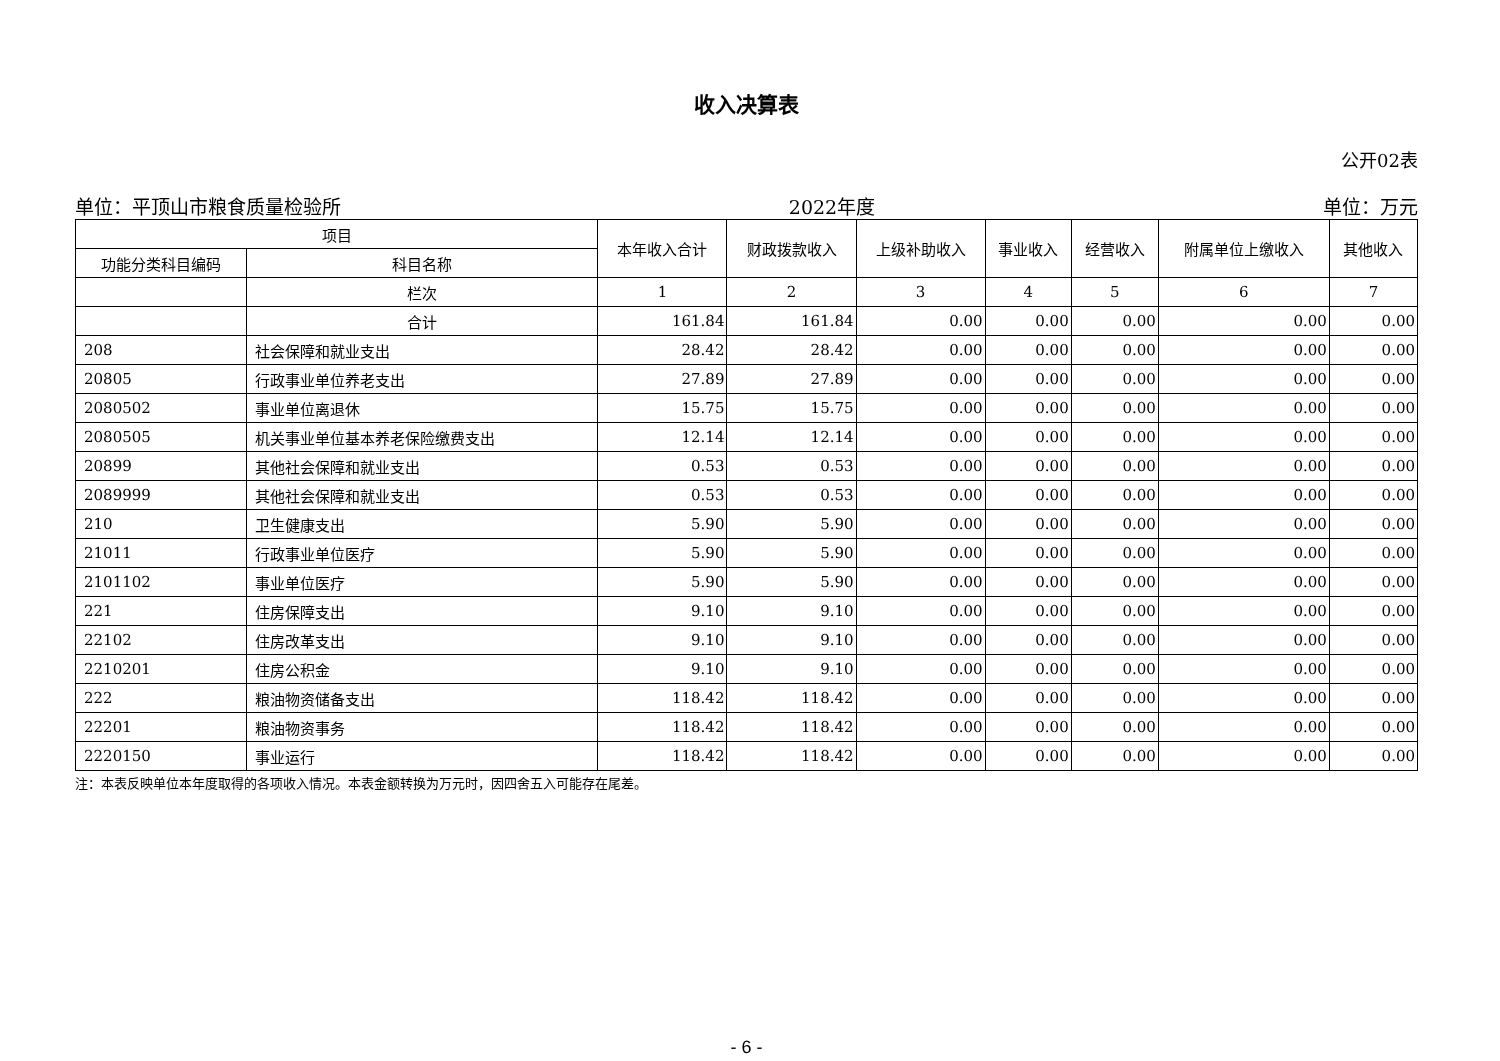收入决算表
公开02表
单位：平顶山市粮食质量检验所 2022年度 单位：万元
| 项目 | | 本年收入合计 | 财政拨款收入 | 上级补助收入 | 事业收入 | 经营收入 | 附属单位上缴收入 | 其他收入 |
| --- | --- | --- | --- | --- | --- | --- | --- | --- |
| 功能分类科目编码 | 科目名称 | | | | | | | |
| | 栏次 | 1 | 2 | 3 | 4 | 5 | 6 | 7 |
| | 合计 | 161.84 | 161.84 | 0.00 | 0.00 | 0.00 | 0.00 | 0.00 |
| 208 | 社会保障和就业支出 | 28.42 | 28.42 | 0.00 | 0.00 | 0.00 | 0.00 | 0.00 |
| 20805 | 行政事业单位养老支出 | 27.89 | 27.89 | 0.00 | 0.00 | 0.00 | 0.00 | 0.00 |
| 2080502 | 事业单位离退休 | 15.75 | 15.75 | 0.00 | 0.00 | 0.00 | 0.00 | 0.00 |
| 2080505 | 机关事业单位基本养老保险缴费支出 | 12.14 | 12.14 | 0.00 | 0.00 | 0.00 | 0.00 | 0.00 |
| 20899 | 其他社会保障和就业支出 | 0.53 | 0.53 | 0.00 | 0.00 | 0.00 | 0.00 | 0.00 |
| 2089999 | 其他社会保障和就业支出 | 0.53 | 0.53 | 0.00 | 0.00 | 0.00 | 0.00 | 0.00 |
| 210 | 卫生健康支出 | 5.90 | 5.90 | 0.00 | 0.00 | 0.00 | 0.00 | 0.00 |
| 21011 | 行政事业单位医疗 | 5.90 | 5.90 | 0.00 | 0.00 | 0.00 | 0.00 | 0.00 |
| 2101102 | 事业单位医疗 | 5.90 | 5.90 | 0.00 | 0.00 | 0.00 | 0.00 | 0.00 |
| 221 | 住房保障支出 | 9.10 | 9.10 | 0.00 | 0.00 | 0.00 | 0.00 | 0.00 |
| 22102 | 住房改革支出 | 9.10 | 9.10 | 0.00 | 0.00 | 0.00 | 0.00 | 0.00 |
| 2210201 | 住房公积金 | 9.10 | 9.10 | 0.00 | 0.00 | 0.00 | 0.00 | 0.00 |
| 222 | 粮油物资储备支出 | 118.42 | 118.42 | 0.00 | 0.00 | 0.00 | 0.00 | 0.00 |
| 22201 | 粮油物资事务 | 118.42 | 118.42 | 0.00 | 0.00 | 0.00 | 0.00 | 0.00 |
| 2220150 | 事业运行 | 118.42 | 118.42 | 0.00 | 0.00 | 0.00 | 0.00 | 0.00 |
注：本表反映单位本年度取得的各项收入情况。本表金额转换为万元时，因四舍五入可能存在尾差。
- 6 -